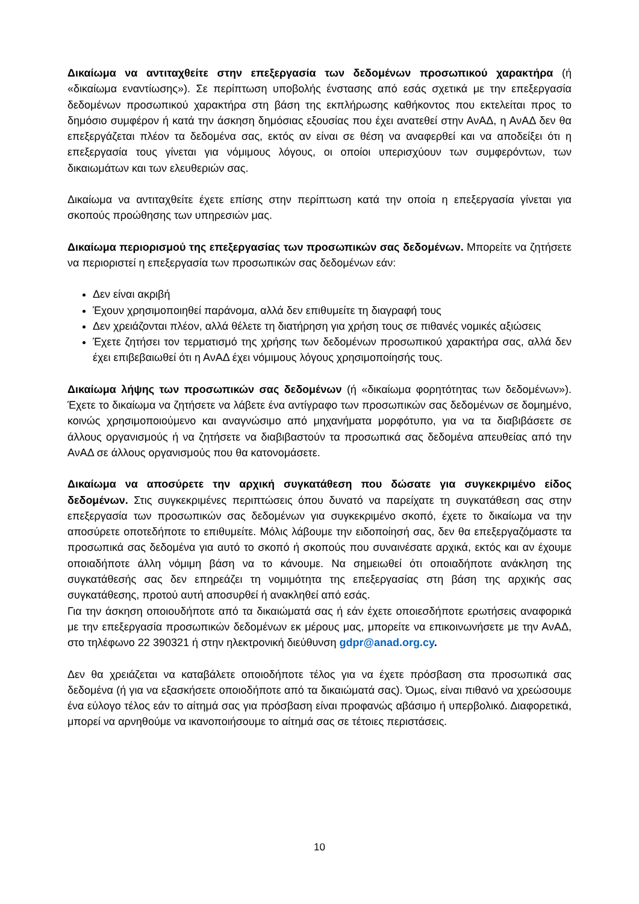Δικαίωμα να αντιταχθείτε στην επεξεργασία των δεδομένων προσωπικού χαρακτήρα (ή «δικαίωμα εναντίωσης»). Σε περίπτωση υποβολής ένστασης από εσάς σχετικά με την επεξεργασία δεδομένων προσωπικού χαρακτήρα στη βάση της εκπλήρωσης καθήκοντος που εκτελείται προς το δημόσιο συμφέρον ή κατά την άσκηση δημόσιας εξουσίας που έχει ανατεθεί στην ΑνΑΔ, η ΑνΑΔ δεν θα επεξεργάζεται πλέον τα δεδομένα σας, εκτός αν είναι σε θέση να αναφερθεί και να αποδείξει ότι η επεξεργασία τους γίνεται για νόμιμους λόγους, οι οποίοι υπερισχύουν των συμφερόντων, των δικαιωμάτων και των ελευθεριών σας.
Δικαίωμα να αντιταχθείτε έχετε επίσης στην περίπτωση κατά την οποία η επεξεργασία γίνεται για σκοπούς προώθησης των υπηρεσιών μας.
Δικαίωμα περιορισμού της επεξεργασίας των προσωπικών σας δεδομένων. Μπορείτε να ζητήσετε να περιοριστεί η επεξεργασία των προσωπικών σας δεδομένων εάν:
Δεν είναι ακριβή
Έχουν χρησιμοποιηθεί παράνομα, αλλά δεν επιθυμείτε τη διαγραφή τους
Δεν χρειάζονται πλέον, αλλά θέλετε τη διατήρηση για χρήση τους σε πιθανές νομικές αξιώσεις
Έχετε ζητήσει τον τερματισμό της χρήσης των δεδομένων προσωπικού χαρακτήρα σας, αλλά δεν έχει επιβεβαιωθεί ότι η ΑνΑΔ έχει νόμιμους λόγους χρησιμοποίησής τους.
Δικαίωμα λήψης των προσωπικών σας δεδομένων (ή «δικαίωμα φορητότητας των δεδομένων»). Έχετε το δικαίωμα να ζητήσετε να λάβετε ένα αντίγραφο των προσωπικών σας δεδομένων σε δομημένο, κοινώς χρησιμοποιούμενο και αναγνώσιμο από μηχανήματα μορφότυπο, για να τα διαβιβάσετε σε άλλους οργανισμούς ή να ζητήσετε να διαβιβαστούν τα προσωπικά σας δεδομένα απευθείας από την ΑνΑΔ σε άλλους οργανισμούς που θα κατονομάσετε.
Δικαίωμα να αποσύρετε την αρχική συγκατάθεση που δώσατε για συγκεκριμένο είδος δεδομένων. Στις συγκεκριμένες περιπτώσεις όπου δυνατό να παρείχατε τη συγκατάθεση σας στην επεξεργασία των προσωπικών σας δεδομένων για συγκεκριμένο σκοπό, έχετε το δικαίωμα να την αποσύρετε οποτεδήποτε το επιθυμείτε. Μόλις λάβουμε την ειδοποίησή σας, δεν θα επεξεργαζόμαστε τα προσωπικά σας δεδομένα για αυτό το σκοπό ή σκοπούς που συναινέσατε αρχικά, εκτός και αν έχουμε οποιαδήποτε άλλη νόμιμη βάση να το κάνουμε. Να σημειωθεί ότι οποιαδήποτε ανάκληση της συγκατάθεσής σας δεν επηρεάζει τη νομιμότητα της επεξεργασίας στη βάση της αρχικής σας συγκατάθεσης, προτού αυτή αποσυρθεί ή ανακληθεί από εσάς.
Για την άσκηση οποιουδήποτε από τα δικαιώματά σας ή εάν έχετε οποιεσδήποτε ερωτήσεις αναφορικά με την επεξεργασία προσωπικών δεδομένων εκ μέρους μας, μπορείτε να επικοινωνήσετε με την ΑνΑΔ, στο τηλέφωνο 22 390321 ή στην ηλεκτρονική διεύθυνση gdpr@anad.org.cy.
Δεν θα χρειάζεται να καταβάλετε οποιοδήποτε τέλος για να έχετε πρόσβαση στα προσωπικά σας δεδομένα (ή για να εξασκήσετε οποιοδήποτε από τα δικαιώματά σας). Όμως, είναι πιθανό να χρεώσουμε ένα εύλογο τέλος εάν το αίτημά σας για πρόσβαση είναι προφανώς αβάσιμο ή υπερβολικό. Διαφορετικά, μπορεί να αρνηθούμε να ικανοποιήσουμε το αίτημά σας σε τέτοιες περιστάσεις.
10